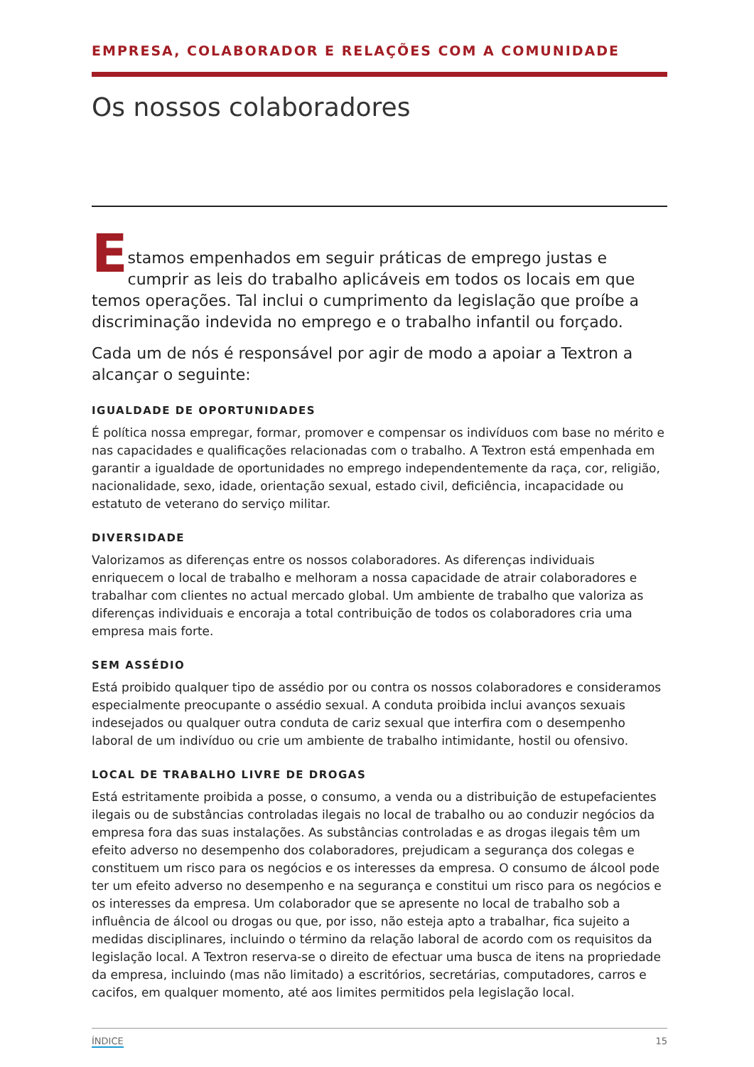EMPRESA, COLABORADOR E RELAÇÕES COM A COMUNIDADE
Os nossos colaboradores
E
stamos empenhados em seguir práticas de emprego justas e cumprir as leis do trabalho aplicáveis em todos os locais em que temos operações. Tal inclui o cumprimento da legislação que proíbe a discriminação indevida no emprego e o trabalho infantil ou forçado.
Cada um de nós é responsável por agir de modo a apoiar a Textron a alcançar o seguinte:
IGUALDADE DE OPORTUNIDADES
É política nossa empregar, formar, promover e compensar os indivíduos com base no mérito e nas capacidades e qualificações relacionadas com o trabalho. A Textron está empenhada em garantir a igualdade de oportunidades no emprego independentemente da raça, cor, religião, nacionalidade, sexo, idade, orientação sexual, estado civil, deficiência, incapacidade ou estatuto de veterano do serviço militar.
DIVERSIDADE
Valorizamos as diferenças entre os nossos colaboradores. As diferenças individuais enriquecem o local de trabalho e melhoram a nossa capacidade de atrair colaboradores e trabalhar com clientes no actual mercado global. Um ambiente de trabalho que valoriza as diferenças individuais e encoraja a total contribuição de todos os colaboradores cria uma empresa mais forte.
SEM ASSÉDIO
Está proibido qualquer tipo de assédio por ou contra os nossos colaboradores e consideramos especialmente preocupante o assédio sexual. A conduta proibida inclui avanços sexuais indesejados ou qualquer outra conduta de cariz sexual que interfira com o desempenho laboral de um indivíduo ou crie um ambiente de trabalho intimidante, hostil ou ofensivo.
LOCAL DE TRABALHO LIVRE DE DROGAS
Está estritamente proibida a posse, o consumo, a venda ou a distribuição de estupefacientes ilegais ou de substâncias controladas ilegais no local de trabalho ou ao conduzir negócios da empresa fora das suas instalações. As substâncias controladas e as drogas ilegais têm um efeito adverso no desempenho dos colaboradores, prejudicam a segurança dos colegas e constituem um risco para os negócios e os interesses da empresa. O consumo de álcool pode ter um efeito adverso no desempenho e na segurança e constitui um risco para os negócios e os interesses da empresa. Um colaborador que se apresente no local de trabalho sob a influência de álcool ou drogas ou que, por isso, não esteja apto a trabalhar, fica sujeito a medidas disciplinares, incluindo o término da relação laboral de acordo com os requisitos da legislação local. A Textron reserva-se o direito de efectuar uma busca de itens na propriedade da empresa, incluindo (mas não limitado) a escritórios, secretárias, computadores, carros e cacifos, em qualquer momento, até aos limites permitidos pela legislação local.
ÍNDICE 15